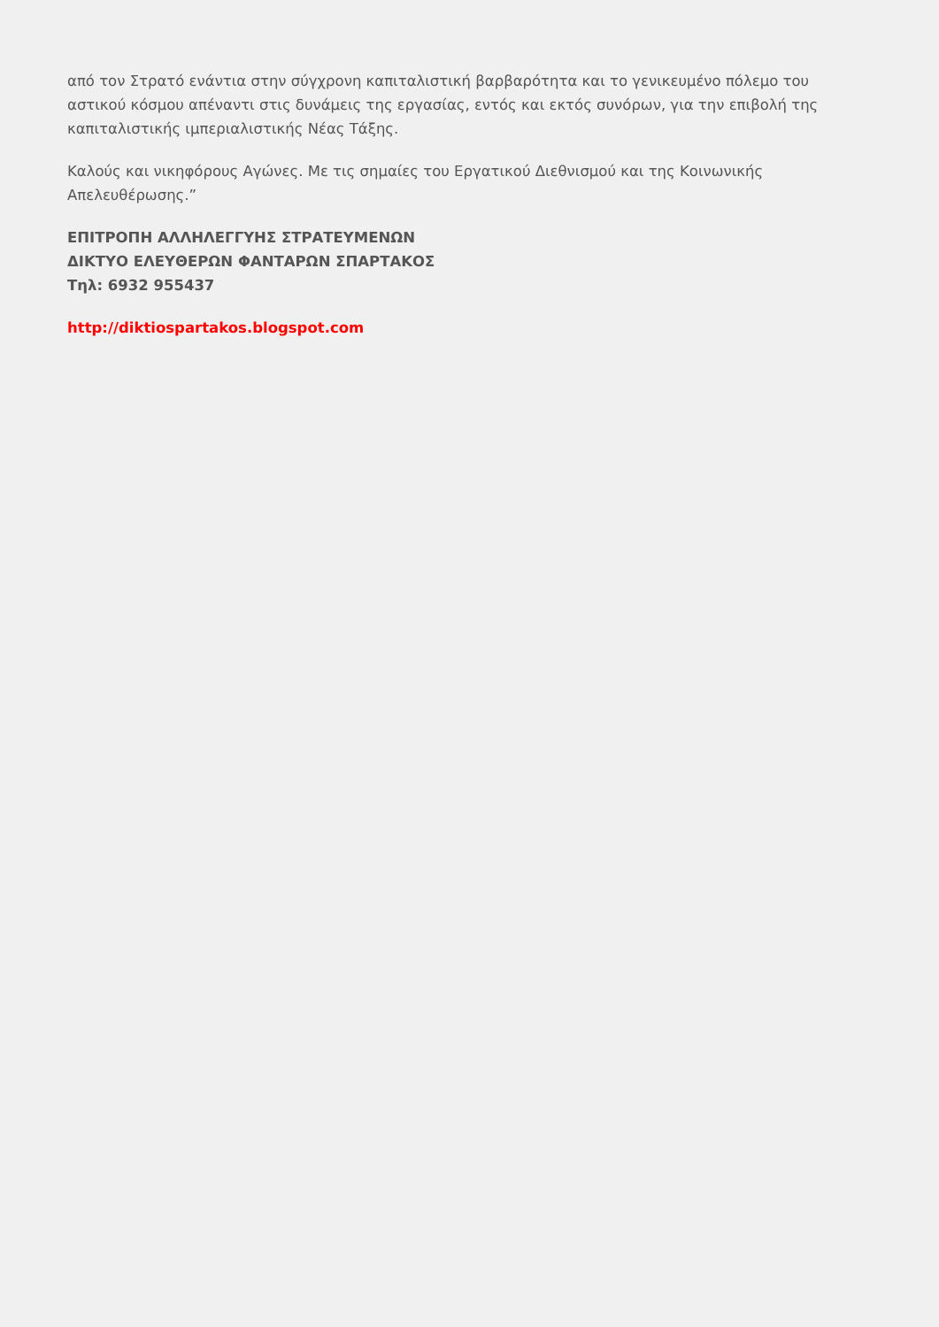από τον Στρατό ενάντια στην σύγχρονη καπιταλιστική βαρβαρότητα και το γενικευμένο πόλεμο του αστικού κόσμου απέναντι στις δυνάμεις της εργασίας, εντός και εκτός συνόρων, για την επιβολή της καπιταλιστικής ιμπεριαλιστικής Νέας Τάξης.
Καλούς και νικηφόρους Αγώνες. Με τις σημαίες του Εργατικού Διεθνισμού και της Κοινωνικής Απελευθέρωσης.”
ΕΠΙΤΡΟΠΗ ΑΛΛΗΛΕΓΓΥΗΣ ΣΤΡΑΤΕΥΜΕΝΩΝ
ΔΙΚΤΥΟ ΕΛΕΥΘΕΡΩΝ ΦΑΝΤΑΡΩΝ ΣΠΑΡΤΑΚΟΣ
Τηλ: 6932 955437
http://diktiospartakos.blogspot.com